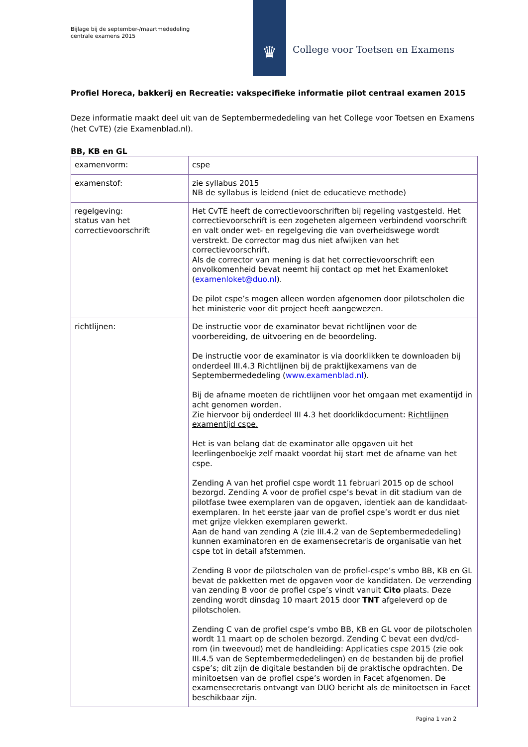Bijlage bij de september-/maartmededeling
centrale examens 2015
♛
College voor Toetsen en Examens
Profiel Horeca, bakkerij en Recreatie: vakspecifieke informatie pilot centraal examen 2015
Deze informatie maakt deel uit van de Septembermededeling van het College voor Toetsen en Examens (het CvTE) (zie Examenblad.nl).
BB, KB en GL
| examenvorm: | cspe |
| examenstof: | zie syllabus 2015 NB de syllabus is leidend (niet de educatieve methode) |
| regelgeving: status van het correctievoorschrift | Het CvTE heeft de correctievoorschriften bij regeling vastgesteld. Het correctievoorschrift is een zogeheten algemeen verbindend voorschrift en valt onder wet- en regelgeving die van overheidswege wordt verstrekt. De corrector mag dus niet afwijken van het correctievoorschrift. Als de corrector van mening is dat het correctievoorschrift een onvolkomenheid bevat neemt hij contact op met het Examenloket ( examenloket@duo.nl ). De pilot cspe’s mogen alleen worden afgenomen door pilotscholen die het ministerie voor dit project heeft aangewezen. |
| richtlijnen: | De instructie voor de examinator bevat richtlijnen voor de voorbereiding, de uitvoering en de beoordeling. De instructie voor de examinator is via doorklikken te downloaden bij onderdeel III.4.3 Richtlijnen bij de praktijkexamens van de Septembermededeling ( www.examenblad.nl ). Bij de afname moeten de richtlijnen voor het omgaan met examentijd in acht genomen worden. Zie hiervoor bij onderdeel III 4.3 het doorklikdocument: Richtlijnen examentijd cspe. Het is van belang dat de examinator alle opgaven uit het leerlingenboekje zelf maakt voordat hij start met de afname van het cspe. Zending A van het profiel cspe wordt 11 februari 2015 op de school bezorgd. Zending A voor de profiel cspe’s bevat in dit stadium van de pilotfase twee exemplaren van de opgaven, identiek aan de kandidaat-exemplaren. In het eerste jaar van de profiel cspe’s wordt er dus niet met grijze vlekken exemplaren gewerkt. Aan de hand van zending A (zie III.4.2 van de Septembermededeling) kunnen examinatoren en de examensecretaris de organisatie van het cspe tot in detail afstemmen. Zending B voor de pilotscholen van de profiel-cspe’s vmbo BB, KB en GL bevat de pakketten met de opgaven voor de kandidaten. De verzending van zending B voor de profiel cspe’s vindt vanuit Cito plaats. Deze zending wordt dinsdag 10 maart 2015 door TNT afgeleverd op de pilotscholen. Zending C van de profiel cspe’s vmbo BB, KB en GL voor de pilotscholen wordt 11 maart op de scholen bezorgd. Zending C bevat een dvd/cd-rom (in tweevoud) met de handleiding: Applicaties cspe 2015 (zie ook III.4.5 van de Septembermededelingen) en de bestanden bij de profiel cspe’s; dit zijn de digitale bestanden bij de praktische opdrachten. De minitoetsen van de profiel cspe’s worden in Facet afgenomen. De examensecretaris ontvangt van DUO bericht als de minitoetsen in Facet beschikbaar zijn. |
Pagina 1 van 2